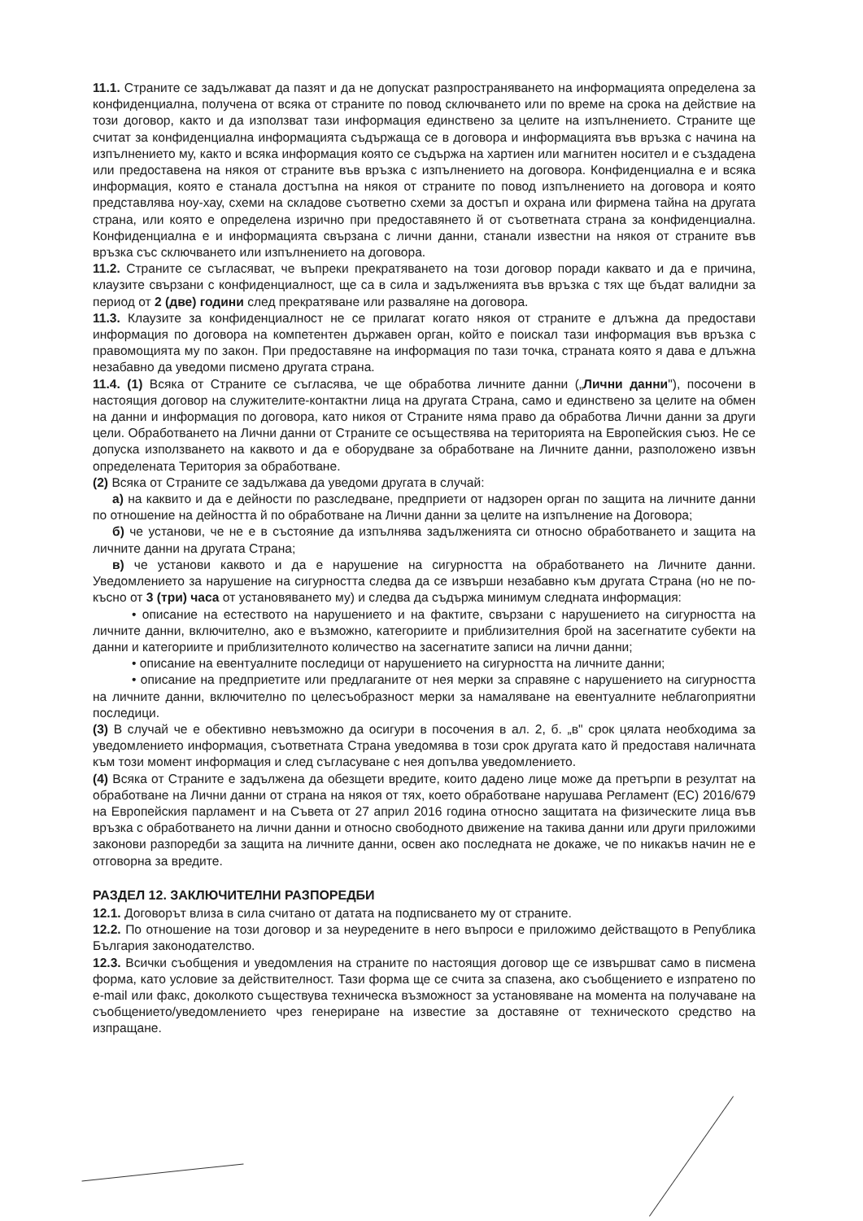11.1. Страните се задължават да пазят и да не допускат разпространяването на информацията определена за конфиденциална, получена от всяка от страните по повод сключването или по време на срока на действие на този договор, както и да използват тази информация единствено за целите на изпълнението. Страните ще считат за конфиденциална информацията съдържаща се в договора и информацията във връзка с начина на изпълнението му, както и всяка информация която се съдържа на хартиен или магнитен носител и е създадена или предоставена на някоя от страните във връзка с изпълнението на договора. Конфиденциална е и всяка информация, която е станала достъпна на някоя от страните по повод изпълнението на договора и която представлява ноу-хау, схеми на складове съответно схеми за достъп и охрана или фирмена тайна на другата страна, или която е определена изрично при предоставянето й от съответната страна за конфиденциална. Конфиденциална е и информацията свързана с лични данни, станали известни на някоя от страните във връзка със сключването или изпълнението на договора.
11.2. Страните се съгласяват, че въпреки прекратяването на този договор поради каквато и да е причина, клаузите свързани с конфиденциалност, ще са в сила и задълженията във връзка с тях ще бъдат валидни за период от 2 (две) години след прекратяване или разваляне на договора.
11.3. Клаузите за конфиденциалност не се прилагат когато някоя от страните е длъжна да предостави информация по договора на компетентен държавен орган, който е поискал тази информация във връзка с правомощията му по закон. При предоставяне на информация по тази точка, страната която я дава е длъжна незабавно да уведоми писмено другата страна.
11.4. (1) Всяка от Страните се съгласява, че ще обработва личните данни („Лични данни"), посочени в настоящия договор на служителите-контактни лица на другата Страна, само и единствено за целите на обмен на данни и информация по договора, като никоя от Страните няма право да обработва Лични данни за други цели. Обработването на Лични данни от Страните се осъществява на територията на Европейския съюз. Не се допуска използването на каквото и да е оборудване за обработване на Личните данни, разположено извън определената Територия за обработване.
(2) Всяка от Страните се задължава да уведоми другата в случай:
а) на каквито и да е дейности по разследване, предприети от надзорен орган по защита на личните данни по отношение на дейността й по обработване на Лични данни за целите на изпълнение на Договора;
б) че установи, че не е в състояние да изпълнява задълженията си относно обработването и защита на личните данни на другата Страна;
в) че установи каквото и да е нарушение на сигурността на обработването на Личните данни. Уведомлението за нарушение на сигурността следва да се извърши незабавно към другата Страна (но не по-късно от 3 (три) часа от установяването му) и следва да съдържа минимум следната информация:
• описание на естеството на нарушението и на фактите, свързани с нарушението на сигурността на личните данни, включително, ако е възможно, категориите и приблизителния брой на засегнатите субекти на данни и категориите и приблизителното количество на засегнатите записи на лични данни;
• описание на евентуалните последици от нарушението на сигурността на личните данни;
• описание на предприетите или предлаганите от нея мерки за справяне с нарушението на сигурността на личните данни, включително по целесъобразност мерки за намаляване на евентуалните неблагоприятни последици.
(3) В случай че е обективно невъзможно да осигури в посочения в ал. 2, б. „в" срок цялата необходима за уведомлението информация, съответната Страна уведомява в този срок другата като й предоставя наличната към този момент информация и след съгласуване с нея допълва уведомлението.
(4) Всяка от Страните е задължена да обезщети вредите, които дадено лице може да претърпи в резултат на обработване на Лични данни от страна на някоя от тях, което обработване нарушава Регламент (ЕС) 2016/679 на Европейския парламент и на Съвета от 27 април 2016 година относно защитата на физическите лица във връзка с обработването на лични данни и относно свободното движение на такива данни или други приложими законови разпоредби за защита на личните данни, освен ако последната не докаже, че по никакъв начин не е отговорна за вредите.
РАЗДЕЛ 12. ЗАКЛЮЧИТЕЛНИ РАЗПОРЕДБИ
12.1. Договорът влиза в сила считано от датата на подписването му от страните.
12.2. По отношение на този договор и за неуредените в него въпроси е приложимо действащото в Република България законодателство.
12.3. Всички съобщения и уведомления на страните по настоящия договор ще се извършват само в писмена форма, като условие за действителност. Тази форма ще се счита за спазена, ако съобщението е изпратено по e-mail или факс, доколкото съществува техническа възможност за установяване на момента на получаване на съобщението/уведомлението чрез генериране на известие за доставяне от техническото средство на изпращане.